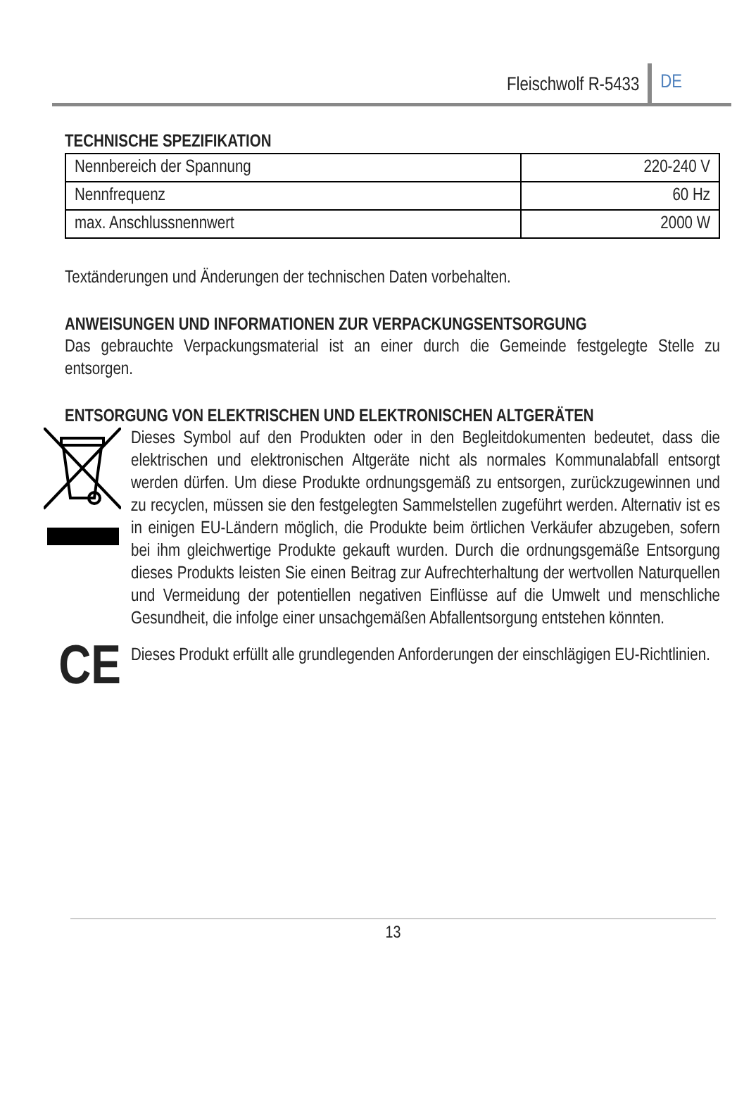Fleischwolf R-5433 DE
TECHNISCHE SPEZIFIKATION
| Nennbereich der Spannung | 220-240 V |
| Nennfrequenz | 60 Hz |
| max. Anschlussnennwert | 2000 W |
Textänderungen und Änderungen der technischen Daten vorbehalten.
ANWEISUNGEN UND INFORMATIONEN ZUR VERPACKUNGSENTSORGUNG
Das gebrauchte Verpackungsmaterial ist an einer durch die Gemeinde festgelegte Stelle zu entsorgen.
ENTSORGUNG VON ELEKTRISCHEN UND ELEKTRONISCHEN ALTGERÄTEN
Dieses Symbol auf den Produkten oder in den Begleitdokumenten bedeutet, dass die elektrischen und elektronischen Altgeräte nicht als normales Kommunalabfall entsorgt werden dürfen. Um diese Produkte ordnungsgemäß zu entsorgen, zurückzugewinnen und zu recyclen, müssen sie den festgelegten Sammelstellen zugeführt werden. Alternativ ist es in einigen EU-Ländern möglich, die Produkte beim örtlichen Verkäufer abzugeben, sofern bei ihm gleichwertige Produkte gekauft wurden. Durch die ordnungsgemäße Entsorgung dieses Produkts leisten Sie einen Beitrag zur Aufrechterhaltung der wertvollen Naturquellen und Vermeidung der potentiellen negativen Einflüsse auf die Umwelt und menschliche Gesundheit, die infolge einer unsachgemäßen Abfallentsorgung entstehen könnten.
CE
Dieses Produkt erfüllt alle grundlegenden Anforderungen der einschlägigen EU-Richtlinien.
13